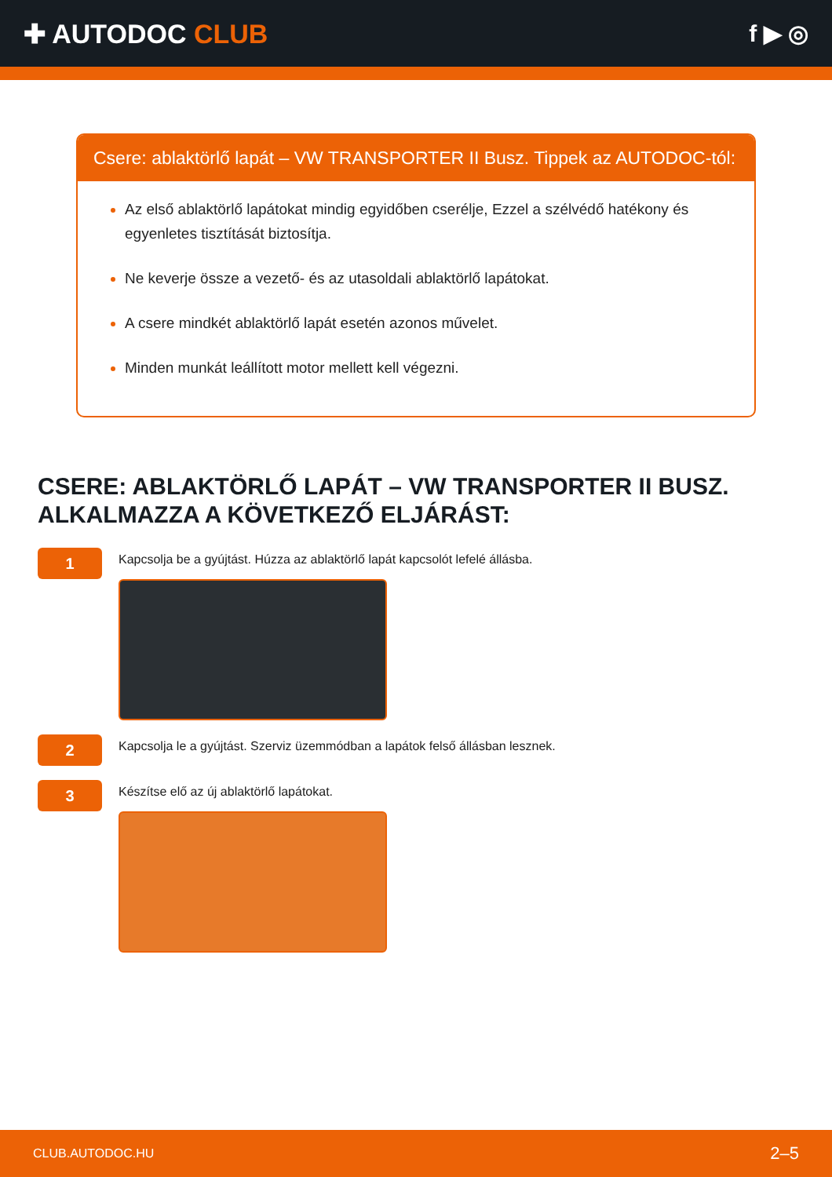✚ AUTODOC CLUB f ▶ ◎
Csere: ablaktörlő lapát – VW TRANSPORTER II Busz. Tippek az AUTODOC-tól:
Az első ablaktörlő lapátokat mindig egyidőben cserélje, Ezzel a szélvédő hatékony és egyenletes tisztítását biztosítja.
Ne keverje össze a vezető- és az utasoldali ablaktörlő lapátokat.
A csere mindkét ablaktörlő lapát esetén azonos művelet.
Minden munkát leállított motor mellett kell végezni.
CSERE: ABLAKTÖRLŐ LAPÁT – VW TRANSPORTER II BUSZ. ALKALMAZZA A KÖVETKEZŐ ELJÁRÁST:
1
Kapcsolja be a gyújtást. Húzza az ablaktörlő lapát kapcsolót lefelé állásba.
2
Kapcsolja le a gyújtást. Szerviz üzemmódban a lapátok felső állásban lesznek.
3
Készítse elő az új ablaktörlő lapátokat.
CLUB.AUTODOC.HU 2–5